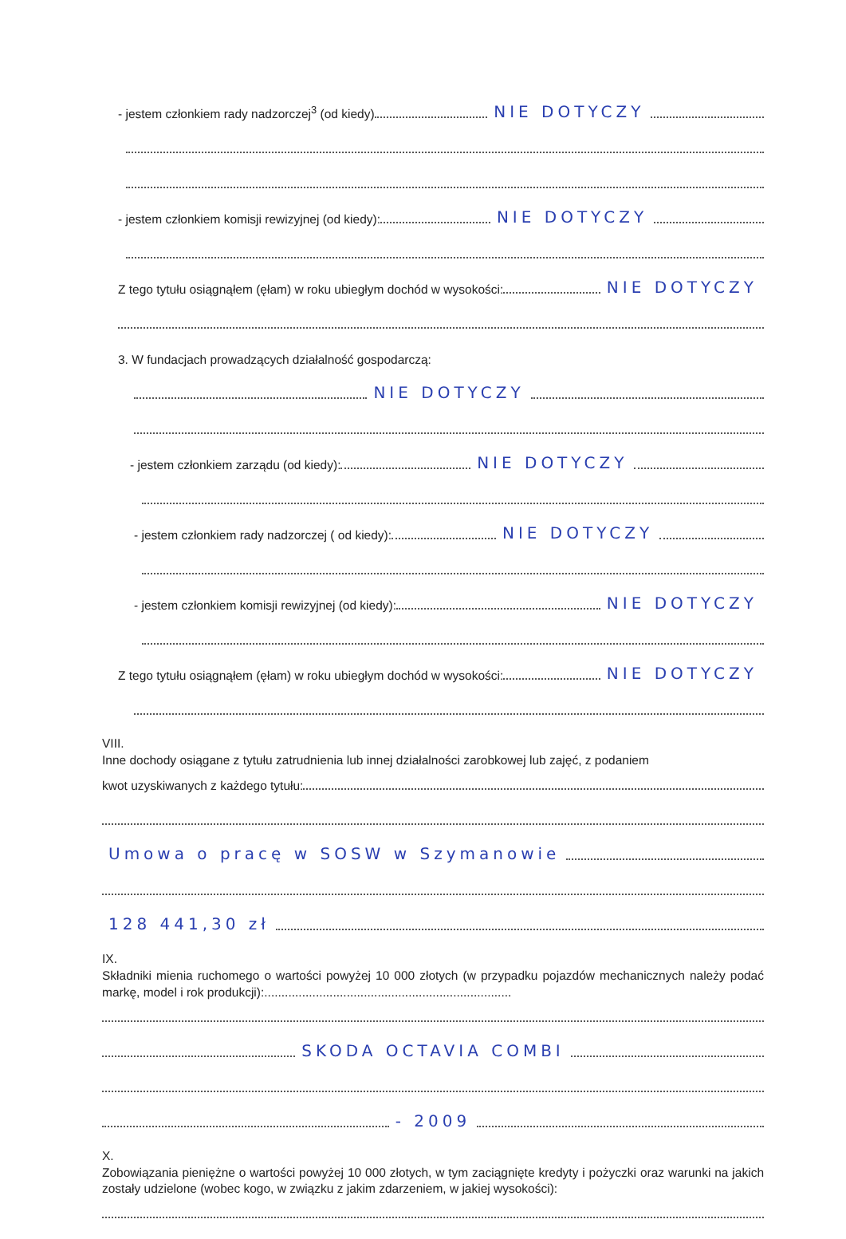- jestem członkiem rady nadzorczej<sup>3</sup> (od kiedy) NIE DOTYCZY
- jestem członkiem komisji rewizyjnej (od kiedy): NIE DOTYCZY
Z tego tytułu osiągnąłem (ęłam) w roku ubiegłym dochód w wysokości: NIE DOTYCZY
3. W fundacjach prowadzących działalność gospodarczą:
NIE DOTYCZY
- jestem członkiem zarządu (od kiedy): NIE DOTYCZY
- jestem członkiem rady nadzorczej ( od kiedy): NIE DOTYCZY
- jestem członkiem komisji rewizyjnej (od kiedy): NIE DOTYCZY
Z tego tytułu osiągnąłem (ęłam) w roku ubiegłym dochód w wysokości: NIE DOTYCZY
VIII.
Inne dochody osiągane z tytułu zatrudnienia lub innej działalności zarobkowej lub zajęć, z podaniem
kwot uzyskiwanych z każdego tytułu:
Umowa o pracę w SOSW w Szymanowie
128 441,30 zł
IX.
Składniki mienia ruchomego o wartości powyżej 10 000 złotych (w przypadku pojazdów mechanicznych należy podać markę, model i rok produkcji):........................................................................
SKODA OCTAVIA COMBI
- 2009
X.
Zobowiązania pieniężne o wartości powyżej 10 000 złotych, w tym zaciągnięte kredyty i pożyczki oraz warunki na jakich zostały udzielone (wobec kogo, w związku z jakim zdarzeniem, w jakiej wysokości):